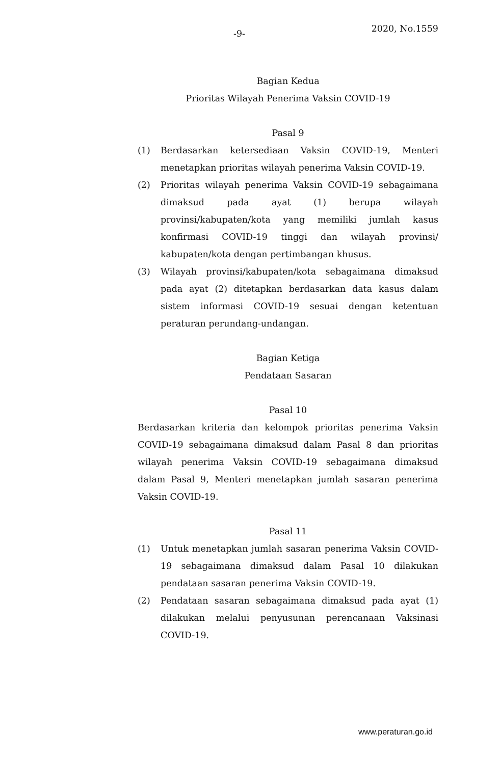-9- 2020, No.1559
Bagian Kedua
Prioritas Wilayah Penerima Vaksin COVID-19
Pasal 9
(1) Berdasarkan ketersediaan Vaksin COVID-19, Menteri menetapkan prioritas wilayah penerima Vaksin COVID-19.
(2) Prioritas wilayah penerima Vaksin COVID-19 sebagaimana dimaksud pada ayat (1) berupa wilayah provinsi/kabupaten/kota yang memiliki jumlah kasus konfirmasi COVID-19 tinggi dan wilayah provinsi/ kabupaten/kota dengan pertimbangan khusus.
(3) Wilayah provinsi/kabupaten/kota sebagaimana dimaksud pada ayat (2) ditetapkan berdasarkan data kasus dalam sistem informasi COVID-19 sesuai dengan ketentuan peraturan perundang-undangan.
Bagian Ketiga
Pendataan Sasaran
Pasal 10
Berdasarkan kriteria dan kelompok prioritas penerima Vaksin COVID-19 sebagaimana dimaksud dalam Pasal 8 dan prioritas wilayah penerima Vaksin COVID-19 sebagaimana dimaksud dalam Pasal 9, Menteri menetapkan jumlah sasaran penerima Vaksin COVID-19.
Pasal 11
(1) Untuk menetapkan jumlah sasaran penerima Vaksin COVID-19 sebagaimana dimaksud dalam Pasal 10 dilakukan pendataan sasaran penerima Vaksin COVID-19.
(2) Pendataan sasaran sebagaimana dimaksud pada ayat (1) dilakukan melalui penyusunan perencanaan Vaksinasi COVID-19.
www.peraturan.go.id